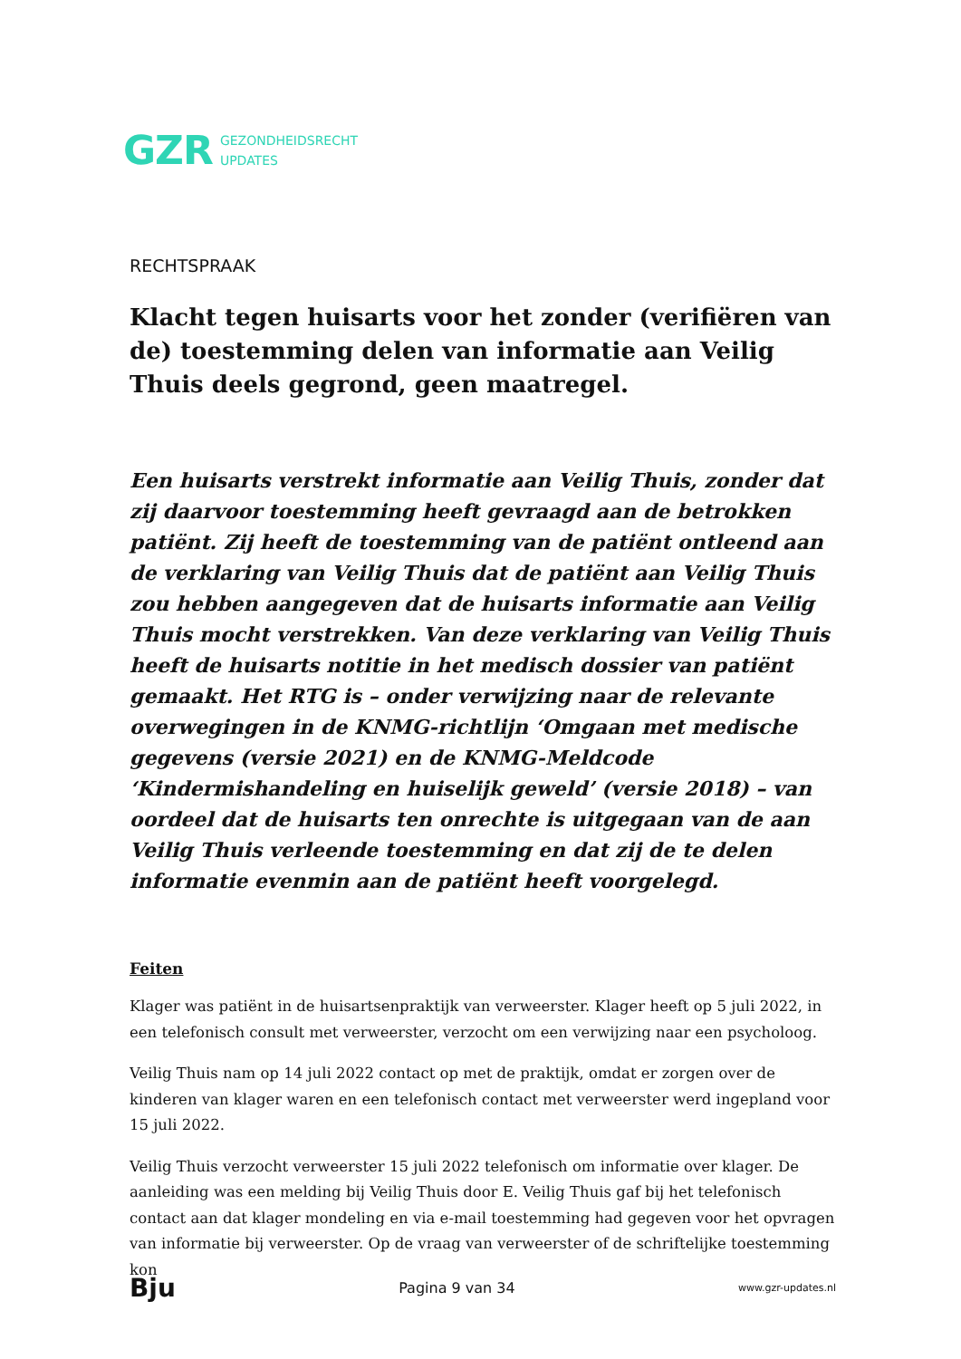GZR GEZONDHEIDSRECHT
UPDATES
RECHTSPRAAK
Klacht tegen huisarts voor het zonder (verifiëren van de) toestemming delen van informatie aan Veilig Thuis deels gegrond, geen maatregel.
Een huisarts verstrekt informatie aan Veilig Thuis, zonder dat zij daarvoor toestemming heeft gevraagd aan de betrokken patiënt. Zij heeft de toestemming van de patiënt ontleend aan de verklaring van Veilig Thuis dat de patiënt aan Veilig Thuis zou hebben aangegeven dat de huisarts informatie aan Veilig Thuis mocht verstrekken. Van deze verklaring van Veilig Thuis heeft de huisarts notitie in het medisch dossier van patiënt gemaakt. Het RTG is – onder verwijzing naar de relevante overwegingen in de KNMG-richtlijn ‘Omgaan met medische gegevens (versie 2021) en de KNMG-Meldcode ‘Kindermishandeling en huiselijk geweld’ (versie 2018) – van oordeel dat de huisarts ten onrechte is uitgegaan van de aan Veilig Thuis verleende toestemming en dat zij de te delen informatie evenmin aan de patiënt heeft voorgelegd.
Feiten
Klager was patiënt in de huisartsenpraktijk van verweerster. Klager heeft op 5 juli 2022, in een telefonisch consult met verweerster, verzocht om een verwijzing naar een psycholoog.
Veilig Thuis nam op 14 juli 2022 contact op met de praktijk, omdat er zorgen over de kinderen van klager waren en een telefonisch contact met verweerster werd ingepland voor 15 juli 2022.
Veilig Thuis verzocht verweerster 15 juli 2022 telefonisch om informatie over klager. De aanleiding was een melding bij Veilig Thuis door E. Veilig Thuis gaf bij het telefonisch contact aan dat klager mondeling en via e-mail toestemming had gegeven voor het opvragen van informatie bij verweerster. Op de vraag van verweerster of de schriftelijke toestemming kon
Bju Pagina 9 van 34 www.gzr-updates.nl